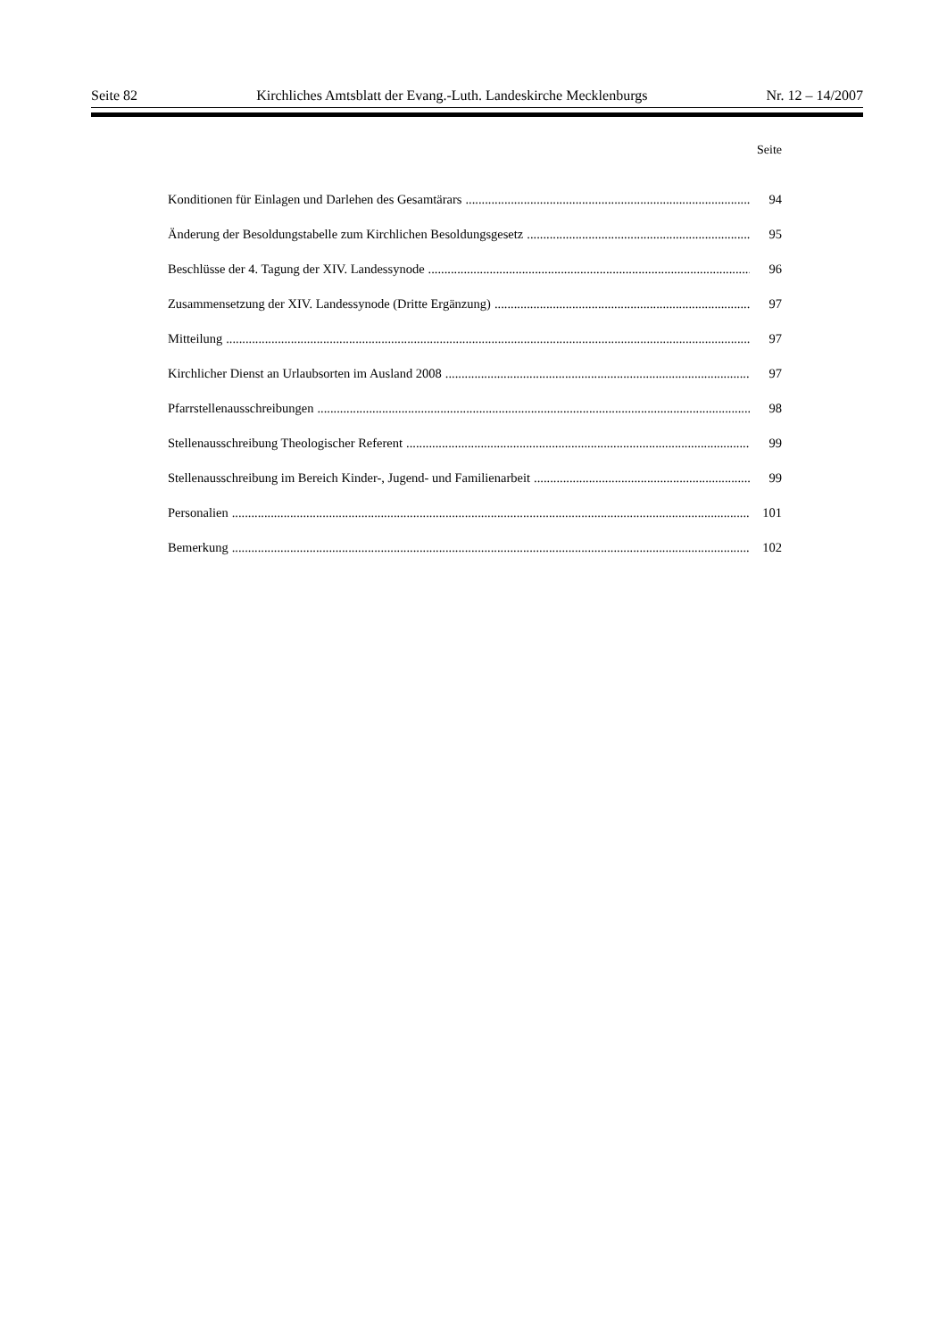Seite 82 Kirchliches Amtsblatt der Evang.-Luth. Landeskirche Mecklenburgs Nr. 12 – 14/2007
Seite
Konditionen für Einlagen und Darlehen des Gesamtärars 94
Änderung der Besoldungstabelle zum Kirchlichen Besoldungsgesetz 95
Beschlüsse der 4. Tagung der XIV. Landessynode 96
Zusammensetzung der XIV. Landessynode (Dritte Ergänzung) 97
Mitteilung 97
Kirchlicher Dienst an Urlaubsorten im Ausland 2008 97
Pfarrstellenausschreibungen 98
Stellenausschreibung Theologischer Referent 99
Stellenausschreibung im Bereich Kinder-, Jugend- und Familienarbeit 99
Personalien 101
Bemerkung 102